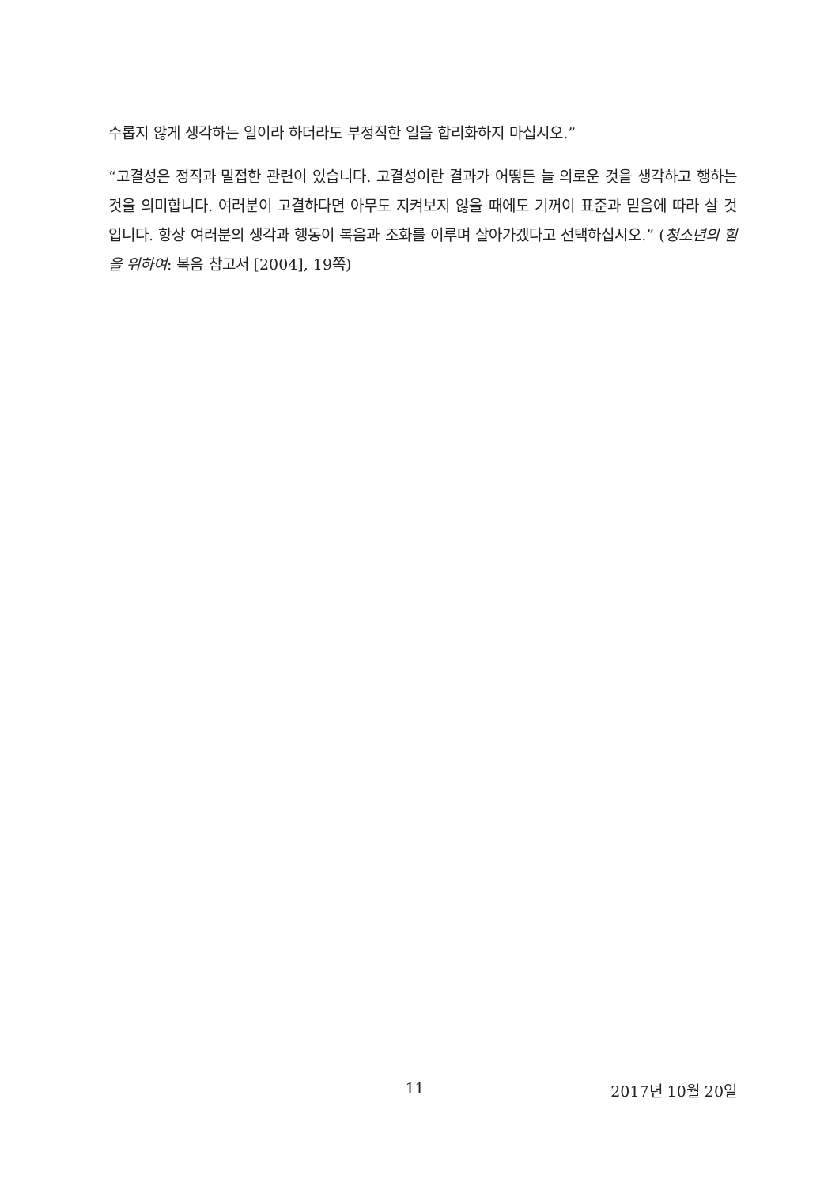수롭지 않게 생각하는 일이라 하더라도 부정직한 일을 합리화하지 마십시오.”
“고결성은 정직과 밀접한 관련이 있습니다. 고결성이란 결과가 어떻든 늘 의로운 것을 생각하고 행하는 것을 의미합니다. 여러분이 고결하다면 아무도 지켜보지 않을 때에도 기꺼이 표준과 믿음에 따라 살 것입니다. 항상 여러분의 생각과 행동이 복음과 조화를 이루며 살아가겠다고 선택하십시오.” (청소년의 힘을 위하여: 복음 참고서 [2004], 19쪽)
11 2017년 10월 20일